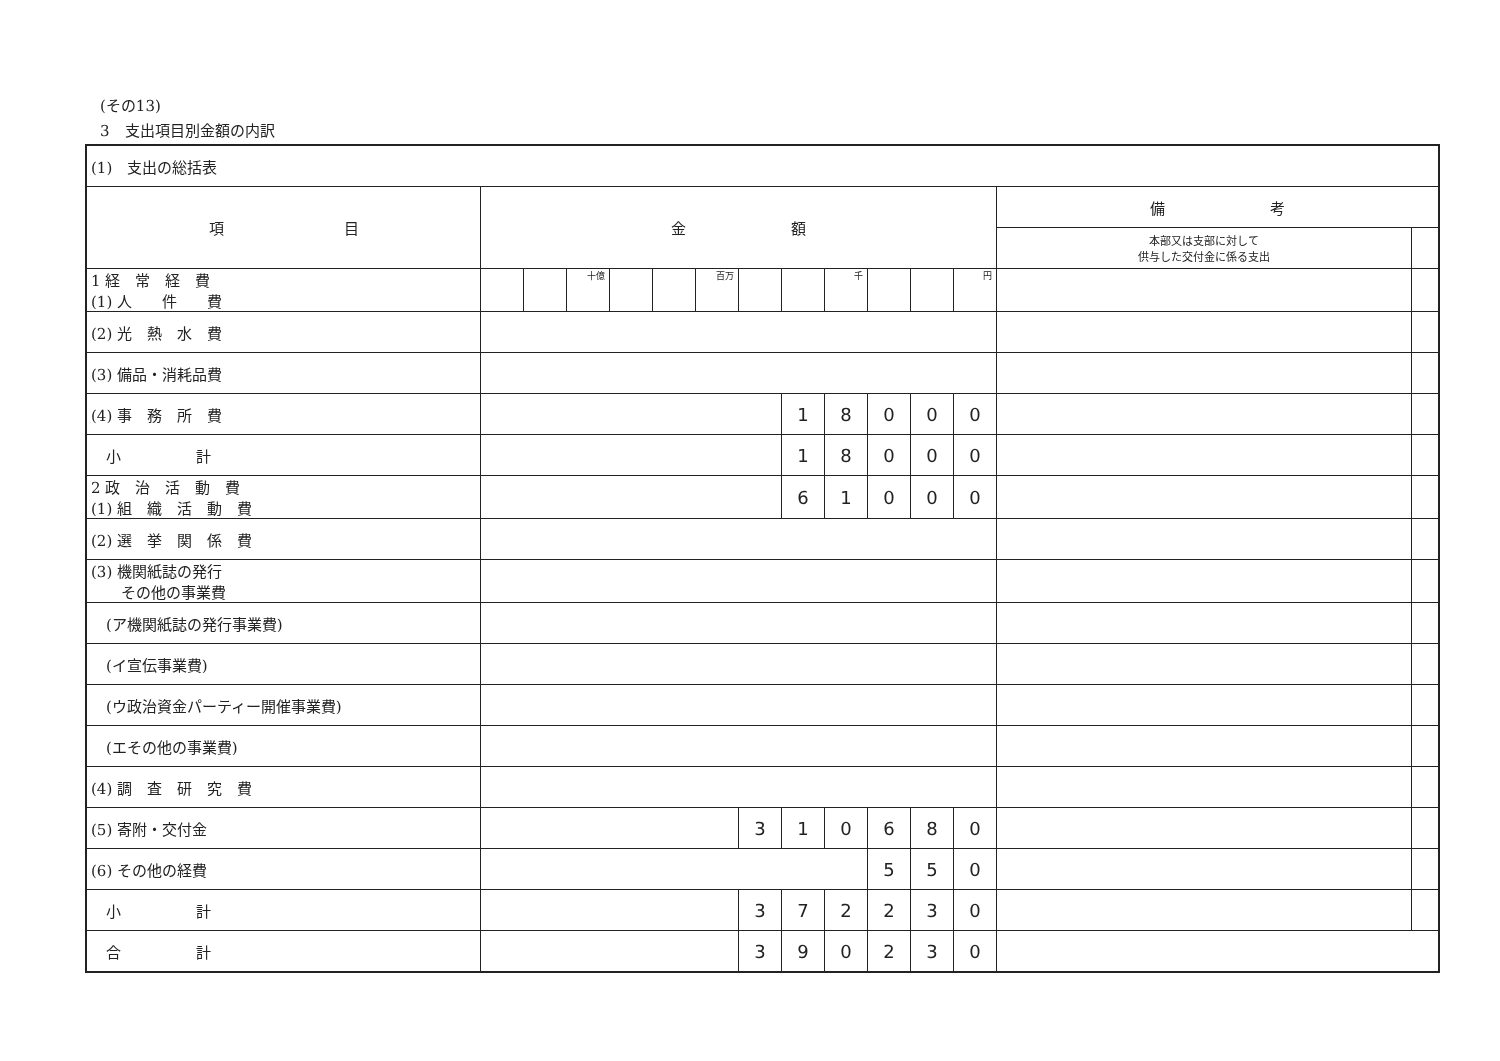(その13)
3　支出項目別金額の内訳
| (1) 支出の総括表 | | | | | | | | | | | | | | |
| 項 目 | 金 額 | | | | | | | | | | | | 備 考 | |
| | | | | | | | | | | | | | 本部又は支部に対して 供与した交付金に係る支出 | |
| 1 経 常 経 費 (1) 人 件 費 | | | 十億 | | | 百万 | | | 千 | | | 円 | | |
| (2) 光 熱 水 費 | | | | | | | | | | | | | | |
| (3) 備品・消耗品費 | | | | | | | | | | | | | | |
| (4) 事 務 所 費 | | | | | | | | 1 | 8 | 0 | 0 | 0 | | |
| 小 計 | | | | | | | | 1 | 8 | 0 | 0 | 0 | | |
| 2 政 治 活 動 費 (1) 組 織 活 動 費 | | | | | | | | 6 | 1 | 0 | 0 | 0 | | |
| (2) 選 挙 関 係 費 | | | | | | | | | | | | | | |
| (3) 機関紙誌の発行 その他の事業費 | | | | | | | | | | | | | | |
| (ア機関紙誌の発行事業費) | | | | | | | | | | | | | | |
| (イ宣伝事業費) | | | | | | | | | | | | | | |
| (ウ政治資金パーティー開催事業費) | | | | | | | | | | | | | | |
| (エその他の事業費) | | | | | | | | | | | | | | |
| (4) 調 査 研 究 費 | | | | | | | | | | | | | | |
| (5) 寄附・交付金 | | | | | | | 3 | 1 | 0 | 6 | 8 | 0 | | |
| (6) その他の経費 | | | | | | | | | | 5 | 5 | 0 | | |
| 小 計 | | | | | | | 3 | 7 | 2 | 2 | 3 | 0 | | |
| 合 計 | | | | | | | 3 | 9 | 0 | 2 | 3 | 0 | | |